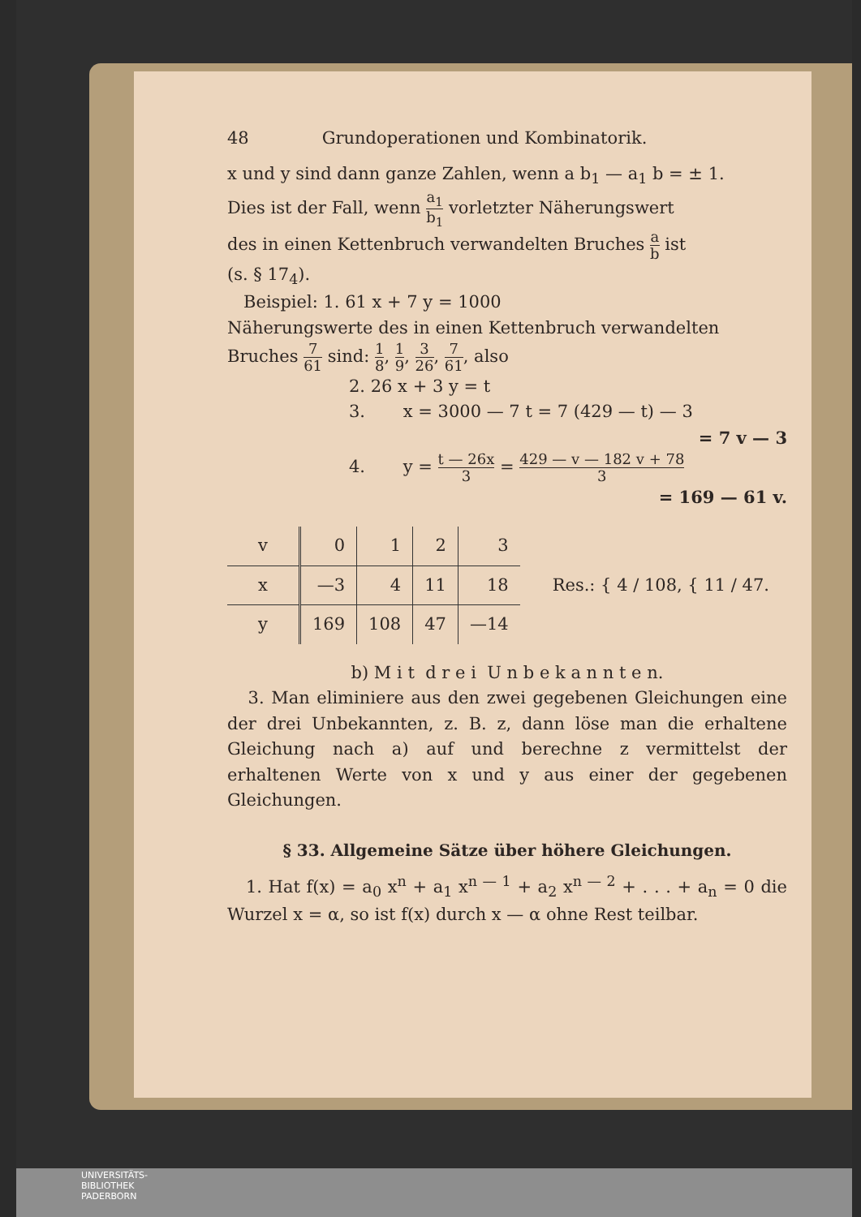48 Grundoperationen und Kombinatorik.
x und y sind dann ganze Zahlen, wenn a b<sub>1</sub> — a<sub>1</sub> b = ± 1.
Dies ist der Fall, wenn a<sub>1</sub> b<sub>1</sub> vorletzter Näherungswert
des in einen Kettenbruch verwandelten Bruches a b ist
(s. § 17<sub>4</sub>).
Beispiel: 1. 61 x + 7 y = 1000
Näherungswerte des in einen Kettenbruch verwandelten
Bruches 7 61 sind: 1 8, 1 9, 3 26, 7 61, also
2. 26 x + 3 y = t
3. x = 3000 — 7 t = 7 (429 — t) — 3
= 7 v — 3
4. y = t — 26x 3 = 429 — v — 182 v + 78 3
= 169 — 61 v.
| v | 0 | 1 | 2 | 3 |
| x | —3 | 4 | 11 | 18 |
| y | 169 | 108 | 47 | —14 |
Res.: { 4 / 108, { 11 / 47.
b) M i t d r e i U n b e k a n n t e n.
3. Man eliminiere aus den zwei gegebenen Gleichungen eine der drei Unbekannten, z. B. z, dann löse man die erhaltene Gleichung nach a) auf und berechne z vermittelst der erhaltenen Werte von x und y aus einer der gegebenen Gleichungen.
§ 33. Allgemeine Sätze über höhere Gleichungen.
1. Hat f(x) = a<sub>0</sub> x<sup>n</sup> + a<sub>1</sub> x<sup>n — 1</sup> + a<sub>2</sub> x<sup>n — 2</sup> + . . . + a<sub>n</sub> = 0 die Wurzel x = α, so ist f(x) durch x — α ohne Rest teilbar.
UNIVERSITÄTS-
BIBLIOTHEK
PADERBORN